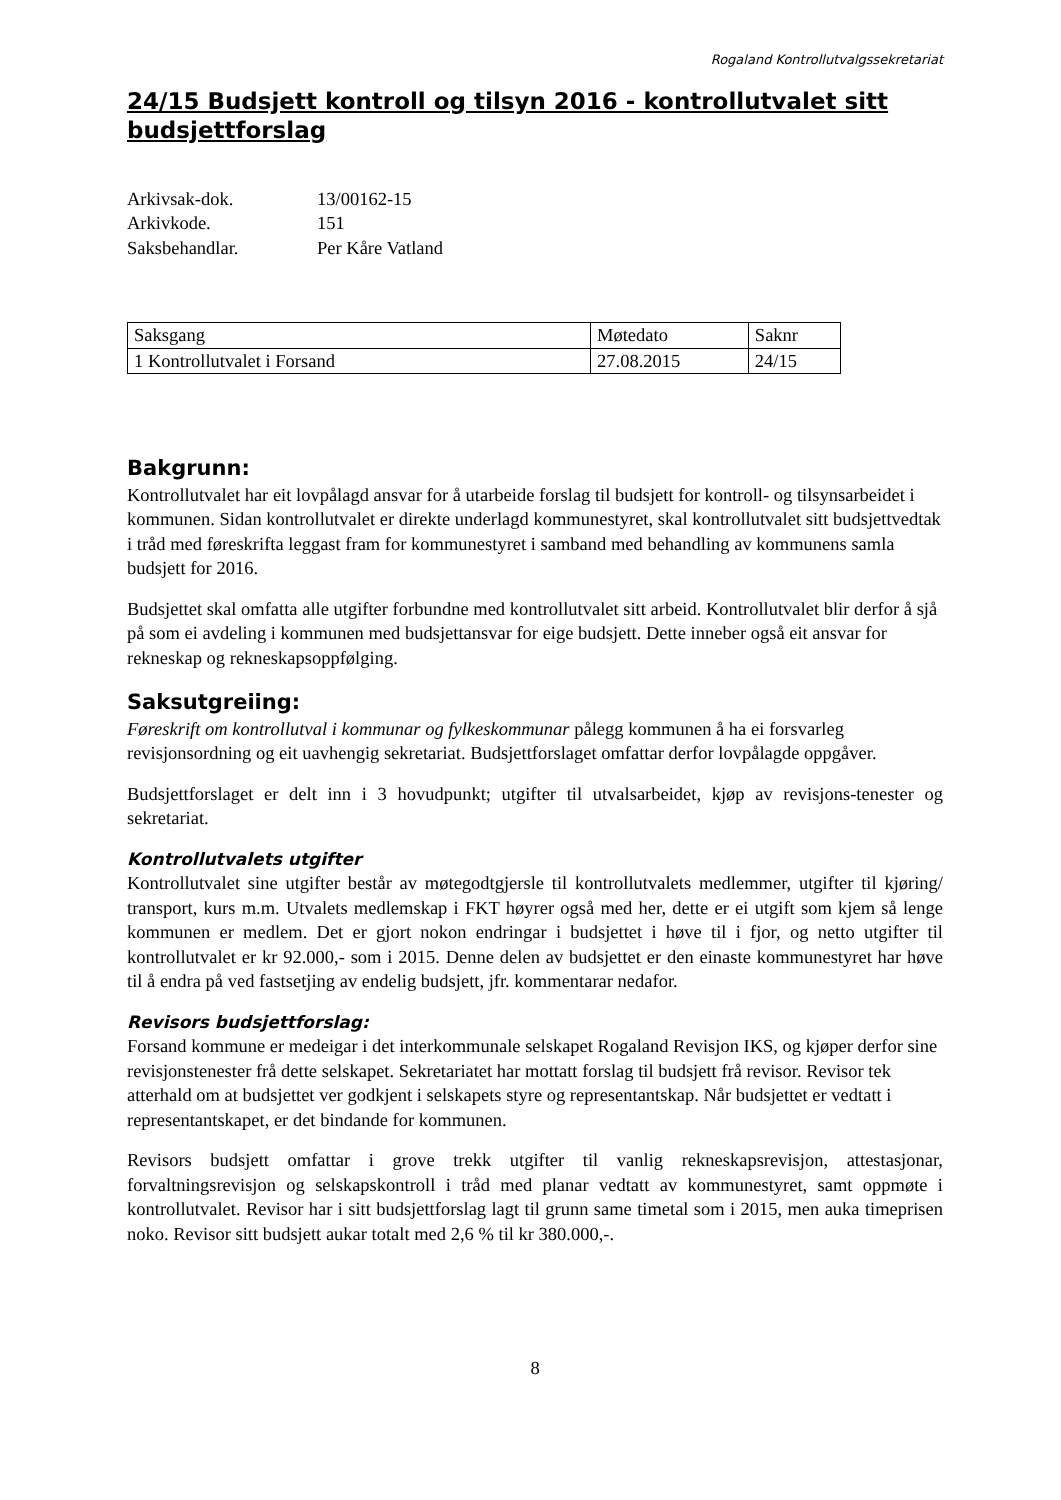Rogaland Kontrollutvalgssekretariat
24/15 Budsjett kontroll og tilsyn 2016 - kontrollutvalet sitt budsjettforslag
| Arkivsak-dok. | 13/00162-15 |
| Arkivkode. | 151 |
| Saksbehandlar. | Per Kåre Vatland |
| Saksgang | Møtedato | Saknr |
| --- | --- | --- |
| 1 Kontrollutvalet i Forsand | 27.08.2015 | 24/15 |
Bakgrunn:
Kontrollutvalet har eit lovpålagd ansvar for å utarbeide forslag til budsjett for kontroll- og tilsynsarbeidet i kommunen. Sidan kontrollutvalet er direkte underlagd kommunestyret, skal kontrollutvalet sitt budsjettvedtak i tråd med føreskrifta leggast fram for kommunestyret i samband med behandling av kommunens samla budsjett for 2016.
Budsjettet skal omfatta alle utgifter forbundne med kontrollutvalet sitt arbeid. Kontrollutvalet blir derfor å sjå på som ei avdeling i kommunen med budsjettansvar for eige budsjett. Dette inneber også eit ansvar for rekneskap og rekneskapsoppfølging.
Saksutgreiing:
Føreskrift om kontrollutval i kommunar og fylkeskommunar pålegg kommunen å ha ei forsvarleg revisjonsordning og eit uavhengig sekretariat. Budsjettforslaget omfattar derfor lovpålagde oppgåver.
Budsjettforslaget er delt inn i 3 hovudpunkt; utgifter til utvalsarbeidet, kjøp av revisjons-tenester og sekretariat.
Kontrollutvalets utgifter
Kontrollutvalet sine utgifter består av møtegodtgjersle til kontrollutvalets medlemmer, utgifter til kjøring/ transport, kurs m.m. Utvalets medlemskap i FKT høyrer også med her, dette er ei utgift som kjem så lenge kommunen er medlem. Det er gjort nokon endringar i budsjettet i høve til i fjor, og netto utgifter til kontrollutvalet er kr 92.000,- som i 2015. Denne delen av budsjettet er den einaste kommunestyret har høve til å endra på ved fastsetjing av endelig budsjett, jfr. kommentarar nedafor.
Revisors budsjettforslag:
Forsand kommune er medeigar i det interkommunale selskapet Rogaland Revisjon IKS, og kjøper derfor sine revisjonstenester frå dette selskapet. Sekretariatet har mottatt forslag til budsjett frå revisor. Revisor tek atterhald om at budsjettet ver godkjent i selskapets styre og representantskap. Når budsjettet er vedtatt i representantskapet, er det bindande for kommunen.
Revisors budsjett omfattar i grove trekk utgifter til vanlig rekneskapsrevisjon, attestasjonar, forvaltningsrevisjon og selskapskontroll i tråd med planar vedtatt av kommunestyret, samt oppmøte i kontrollutvalet. Revisor har i sitt budsjettforslag lagt til grunn same timetal som i 2015, men auka timeprisen noko. Revisor sitt budsjett aukar totalt med 2,6 % til kr 380.000,-.
8